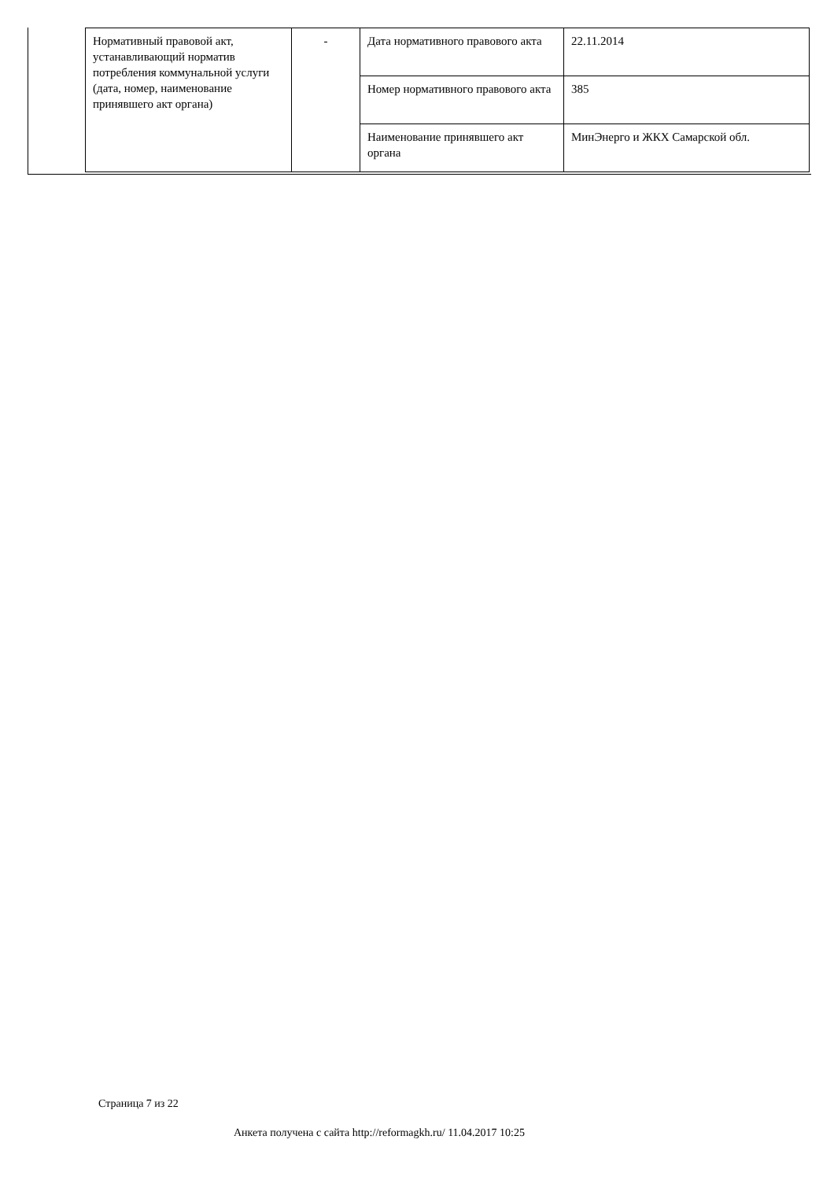| Нормативный правовой акт, устанавливающий норматив потребления коммунальной услуги (дата, номер, наименование принявшего акт органа) | - | Дата нормативного правового акта | 22.11.2014 |
| | | Номер нормативного правового акта | 385 |
| | | Наименование принявшего акт органа | МинЭнерго и ЖКХ Самарской обл. |
Страница 7 из 22
Анкета получена с сайта http://reformagkh.ru/ 11.04.2017 10:25